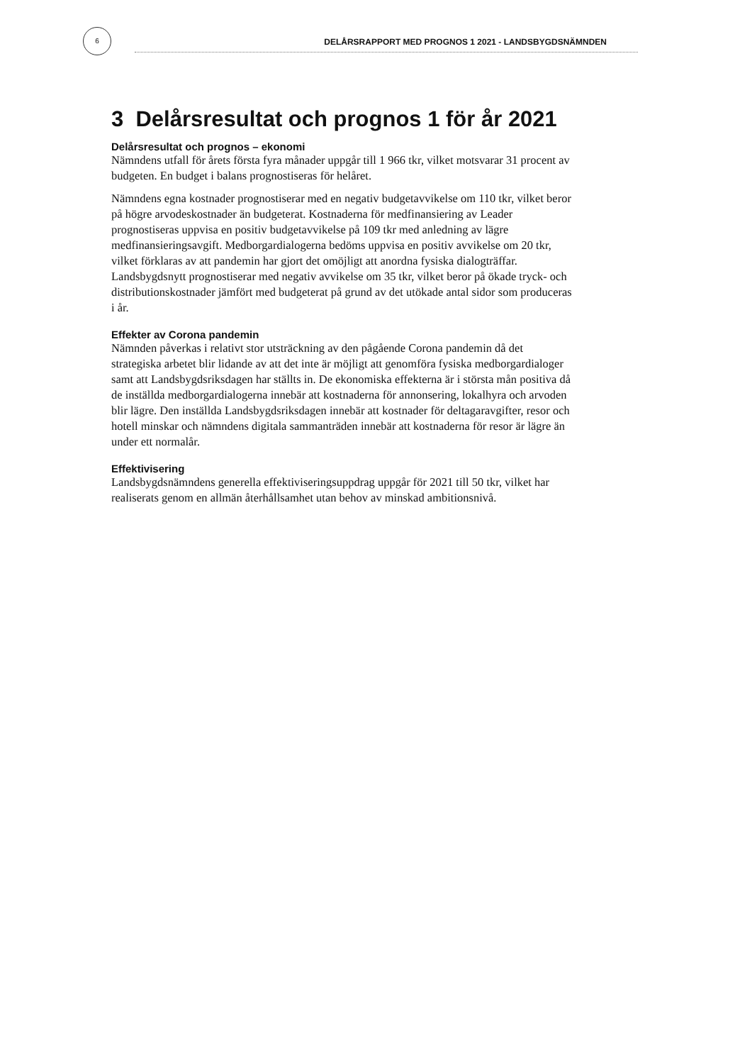6
DELÅRSRAPPORT MED PROGNOS 1 2021 - LANDSBYGDSNÄMNDEN
3 Delårsresultat och prognos 1 för år 2021
Delårsresultat och prognos – ekonomi
Nämndens utfall för årets första fyra månader uppgår till 1 966 tkr, vilket motsvarar 31 procent av budgeten. En budget i balans prognostiseras för helåret.
Nämndens egna kostnader prognostiserar med en negativ budgetavvikelse om 110 tkr, vilket beror på högre arvodeskostnader än budgeterat. Kostnaderna för medfinansiering av Leader prognostiseras uppvisa en positiv budgetavvikelse på 109 tkr med anledning av lägre medfinansieringsavgift. Medborgardialogerna bedöms uppvisa en positiv avvikelse om 20 tkr, vilket förklaras av att pandemin har gjort det omöjligt att anordna fysiska dialogträffar. Landsbygdsnytt prognostiserar med negativ avvikelse om 35 tkr, vilket beror på ökade tryck- och distributionskostnader jämfört med budgeterat på grund av det utökade antal sidor som produceras i år.
Effekter av Corona pandemin
Nämnden påverkas i relativt stor utsträckning av den pågående Corona pandemin då det strategiska arbetet blir lidande av att det inte är möjligt att genomföra fysiska medborgardialoger samt att Landsbygdsriksdagen har ställts in. De ekonomiska effekterna är i största mån positiva då de inställda medborgardialogerna innebär att kostnaderna för annonsering, lokalhyra och arvoden blir lägre. Den inställda Landsbygdsriksdagen innebär att kostnader för deltagaravgifter, resor och hotell minskar och nämndens digitala sammanträden innebär att kostnaderna för resor är lägre än under ett normalår.
Effektivisering
Landsbygdsnämndens generella effektiviseringsuppdrag uppgår för 2021 till 50 tkr, vilket har realiserats genom en allmän återhållsamhet utan behov av minskad ambitionsnivå.